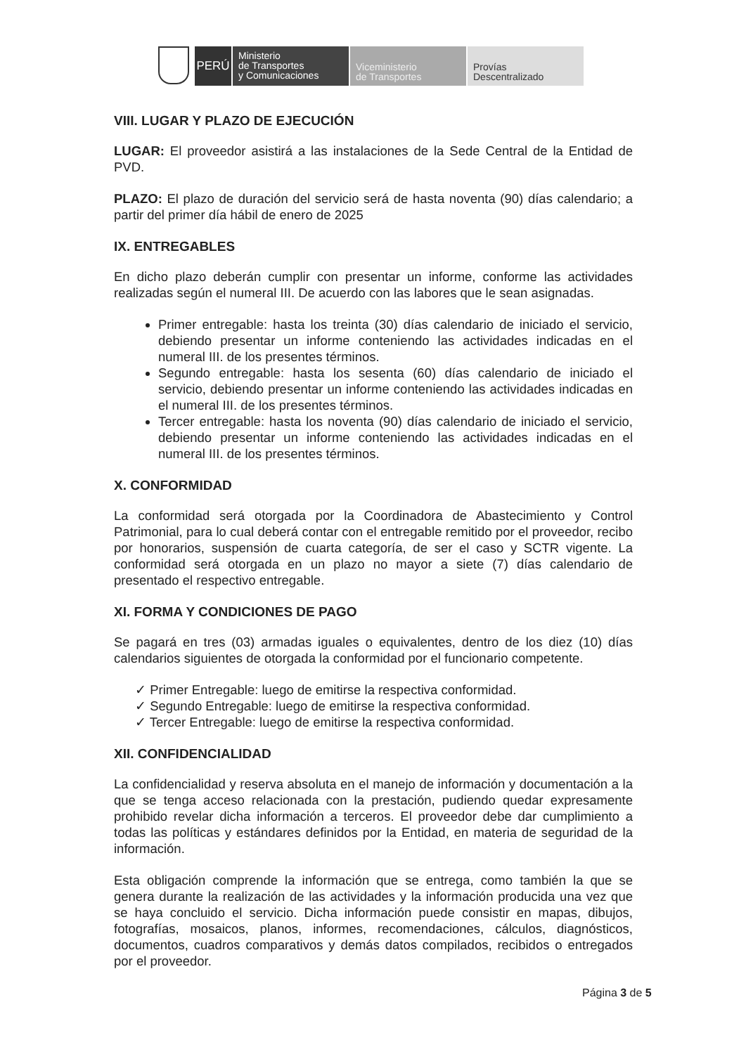PERÚ
Ministerio
de Transportes
y Comunicaciones
Viceministerio
de Transportes
Provías
Descentralizado
VIII. LUGAR Y PLAZO DE EJECUCIÓN
LUGAR: El proveedor asistirá a las instalaciones de la Sede Central de la Entidad de PVD.
PLAZO: El plazo de duración del servicio será de hasta noventa (90) días calendario; a partir del primer día hábil de enero de 2025
IX. ENTREGABLES
En dicho plazo deberán cumplir con presentar un informe, conforme las actividades realizadas según el numeral III. De acuerdo con las labores que le sean asignadas.
Primer entregable: hasta los treinta (30) días calendario de iniciado el servicio, debiendo presentar un informe conteniendo las actividades indicadas en el numeral III. de los presentes términos.
Segundo entregable: hasta los sesenta (60) días calendario de iniciado el servicio, debiendo presentar un informe conteniendo las actividades indicadas en el numeral III. de los presentes términos.
Tercer entregable: hasta los noventa (90) días calendario de iniciado el servicio, debiendo presentar un informe conteniendo las actividades indicadas en el numeral III. de los presentes términos.
X. CONFORMIDAD
La conformidad será otorgada por la Coordinadora de Abastecimiento y Control Patrimonial, para lo cual deberá contar con el entregable remitido por el proveedor, recibo por honorarios, suspensión de cuarta categoría, de ser el caso y SCTR vigente. La conformidad será otorgada en un plazo no mayor a siete (7) días calendario de presentado el respectivo entregable.
XI. FORMA Y CONDICIONES DE PAGO
Se pagará en tres (03) armadas iguales o equivalentes, dentro de los diez (10) días calendarios siguientes de otorgada la conformidad por el funcionario competente.
✓ Primer Entregable: luego de emitirse la respectiva conformidad.
✓ Segundo Entregable: luego de emitirse la respectiva conformidad.
✓ Tercer Entregable: luego de emitirse la respectiva conformidad.
XII. CONFIDENCIALIDAD
La confidencialidad y reserva absoluta en el manejo de información y documentación a la que se tenga acceso relacionada con la prestación, pudiendo quedar expresamente prohibido revelar dicha información a terceros. El proveedor debe dar cumplimiento a todas las políticas y estándares definidos por la Entidad, en materia de seguridad de la información.
Esta obligación comprende la información que se entrega, como también la que se genera durante la realización de las actividades y la información producida una vez que se haya concluido el servicio. Dicha información puede consistir en mapas, dibujos, fotografías, mosaicos, planos, informes, recomendaciones, cálculos, diagnósticos, documentos, cuadros comparativos y demás datos compilados, recibidos o entregados por el proveedor.
Página 3 de 5